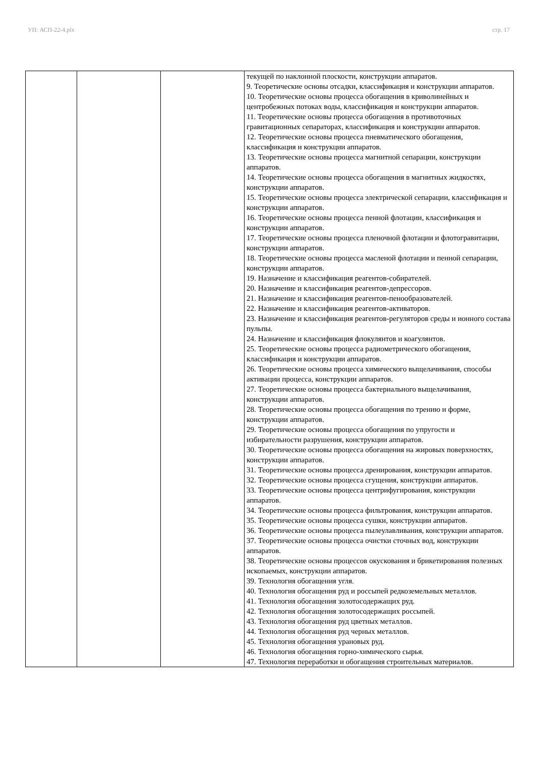УП: АСП-22-4.plx стр. 17
| | | | текущей по наклонной плоскости, конструкции аппаратов. 9. Теоретические основы отсадки, классификация и конструкции аппаратов. 10. Теоретические основы процесса обогащения в криволинейных и центробежных потоках воды, классификация и конструкции аппаратов. 11. Теоретические основы процесса обогащения в противоточных гравитационных сепараторах, классификация и конструкции аппаратов. 12. Теоретические основы процесса пневматического обогащения, классификация и конструкции аппаратов. 13. Теоретические основы процесса магнитной сепарации, конструкции аппаратов. 14. Теоретические основы процесса обогащения в магнитных жидкостях, конструкции аппаратов. 15. Теоретические основы процесса электрической сепарации, классификация и конструкции аппаратов. 16. Теоретические основы процесса пенной флотации, классификация и конструкции аппаратов. 17. Теоретические основы процесса пленочной флотации и флотогравитации, конструкции аппаратов. 18. Теоретические основы процесса масленой флотации и пенной сепарации, конструкции аппаратов. 19. Назначение и классификация реагентов-собирателей. 20. Назначение и классификация реагентов-депрессоров. 21. Назначение и классификация реагентов-пенообразователей. 22. Назначение и классификация реагентов-активаторов. 23. Назначение и классификация реагентов-регуляторов среды и ионного состава пульпы. 24. Назначение и классификация флокулянтов и коагулянтов. 25. Теоретические основы процесса радиометрического обогащения, классификация и конструкции аппаратов. 26. Теоретические основы процесса химического выщелачивания, способы активации процесса, конструкции аппаратов. 27. Теоретические основы процесса бактериального выщелачивания, конструкции аппаратов. 28. Теоретические основы процесса обогащения по трению и форме, конструкции аппаратов. 29. Теоретические основы процесса обогащения по упругости и избирательности разрушения, конструкции аппаратов. 30. Теоретические основы процесса обогащения на жировых поверхностях, конструкции аппаратов. 31. Теоретические основы процесса дренирования, конструкции аппаратов. 32. Теоретические основы процесса сгущения, конструкции аппаратов. 33. Теоретические основы процесса центрифугирования, конструкции аппаратов. 34. Теоретические основы процесса фильтрования, конструкции аппаратов. 35. Теоретические основы процесса сушки, конструкции аппаратов. 36. Теоретические основы процесса пылеулавливания, конструкции аппаратов. 37. Теоретические основы процесса очистки сточных вод, конструкции аппаратов. 38. Теоретические основы процессов окускования и брикетирования полезных ископаемых, конструкции аппаратов. 39. Технология обогащения угля. 40. Технология обогащения руд и россыпей редкоземельных металлов. 41. Технология обогащения золотосодержащих руд. 42. Технология обогащения золотосодержащих россыпей. 43. Технология обогащения руд цветных металлов. 44. Технология обогащения руд черных металлов. 45. Технология обогащения урановых руд. 46. Технология обогащения горно-химического сырья. 47. Технология переработки и обогащения строительных материалов. |